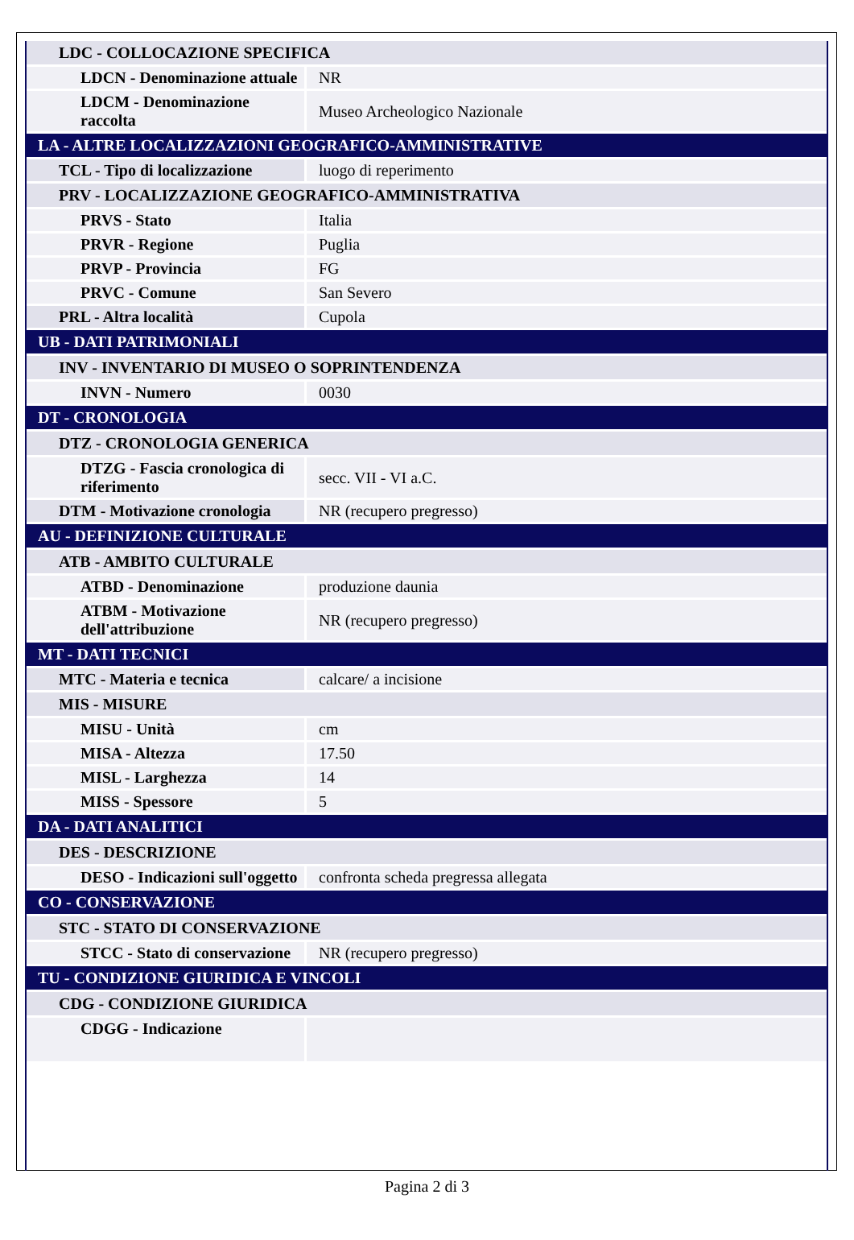| LDC - COLLOCAZIONE SPECIFICA | |
| LDCN - Denominazione attuale | NR |
| LDCM - Denominazione raccolta | Museo Archeologico Nazionale |
| LA - ALTRE LOCALIZZAZIONI GEOGRAFICO-AMMINISTRATIVE | |
| TCL - Tipo di localizzazione | luogo di reperimento |
| PRV - LOCALIZZAZIONE GEOGRAFICO-AMMINISTRATIVA | |
| PRVS - Stato | Italia |
| PRVR - Regione | Puglia |
| PRVP - Provincia | FG |
| PRVC - Comune | San Severo |
| PRL - Altra località | Cupola |
| UB - DATI PATRIMONIALI | |
| INV - INVENTARIO DI MUSEO O SOPRINTENDENZA | |
| INVN - Numero | 0030 |
| DT - CRONOLOGIA | |
| DTZ - CRONOLOGIA GENERICA | |
| DTZG - Fascia cronologica di riferimento | secc. VII - VI a.C. |
| DTM - Motivazione cronologia | NR (recupero pregresso) |
| AU - DEFINIZIONE CULTURALE | |
| ATB - AMBITO CULTURALE | |
| ATBD - Denominazione | produzione daunia |
| ATBM - Motivazione dell'attribuzione | NR (recupero pregresso) |
| MT - DATI TECNICI | |
| MTC - Materia e tecnica | calcare/ a incisione |
| MIS - MISURE | |
| MISU - Unità | cm |
| MISA - Altezza | 17.50 |
| MISL - Larghezza | 14 |
| MISS - Spessore | 5 |
| DA - DATI ANALITICI | |
| DES - DESCRIZIONE | |
| DESO - Indicazioni sull'oggetto | confronta scheda pregressa allegata |
| CO - CONSERVAZIONE | |
| STC - STATO DI CONSERVAZIONE | |
| STCC - Stato di conservazione | NR (recupero pregresso) |
| TU - CONDIZIONE GIURIDICA E VINCOLI | |
| CDG - CONDIZIONE GIURIDICA | |
| CDGG - Indicazione | |
Pagina 2 di 3